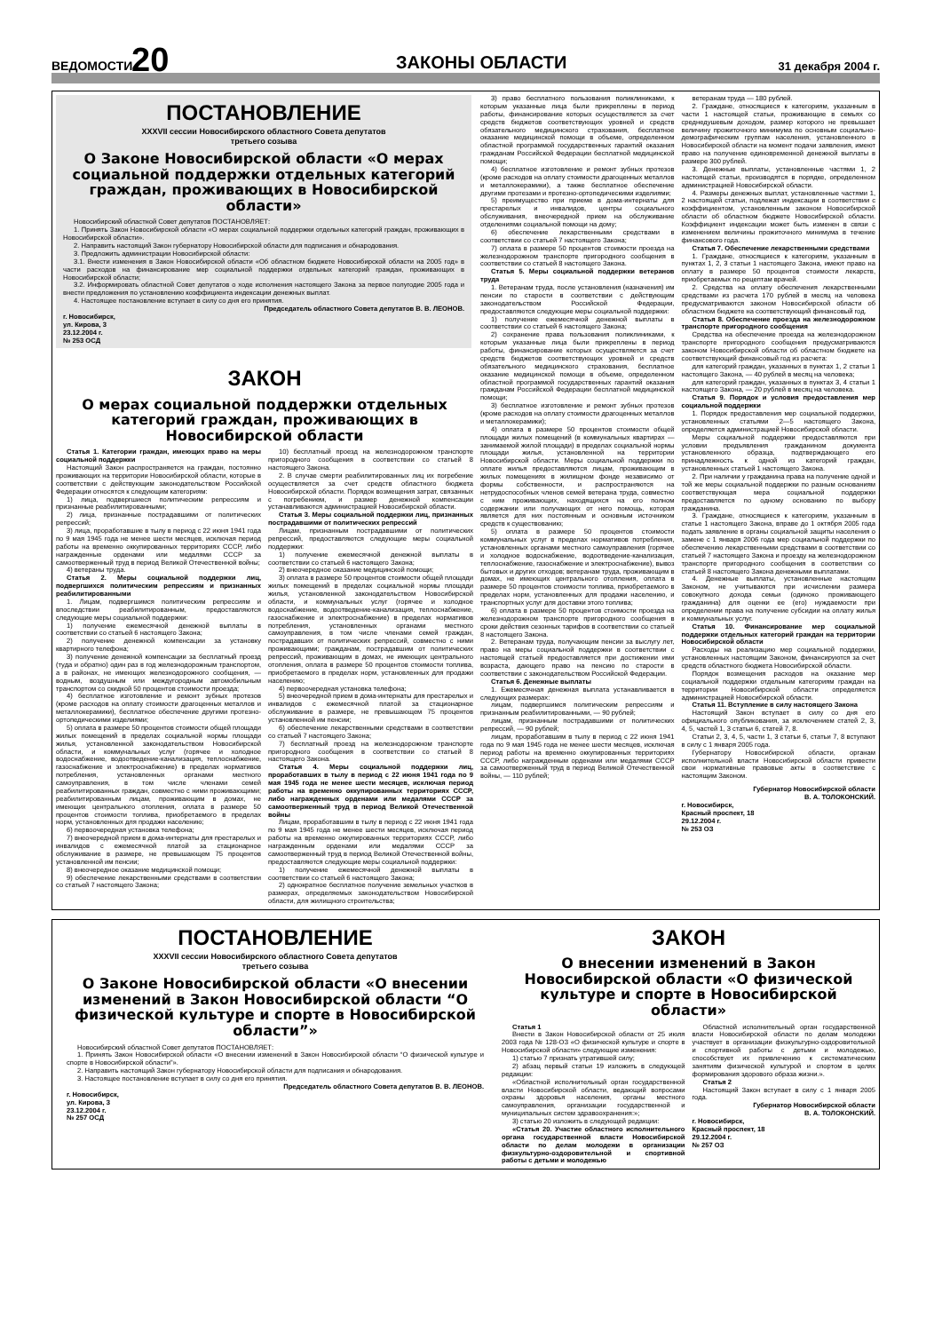ВЕДОМОСТИ 20 ЗАКОНЫ ОБЛАСТИ 31 декабря 2004 г.
ПОСТАНОВЛЕНИЕ
XXXVII сессии Новосибирского областного Совета депутатов
третьего созыва
О Законе Новосибирской области «О мерах социальной поддержки отдельных категорий граждан, проживающих в Новосибирской области»
Новосибирский областной Совет депутатов ПОСТАНОВЛЯЕТ:
1. Принять Закон Новосибирской области «О мерах социальной поддержки отдельных категорий граждан, проживающих в Новосибирской области».
2. Направить настоящий Закон губернатору Новосибирской области для подписания и обнародования.
3. Предложить администрации Новосибирской области:
3.1. Внести изменения в Закон Новосибирской области «Об областном бюджете Новосибирской области на 2005 год» в части расходов на финансирование мер социальной поддержки отдельных категорий граждан, проживающих в Новосибирской области;
3.2. Информировать областной Совет депутатов о ходе исполнения настоящего Закона за первое полугодие 2005 года и внести предложения по установлению коэффициента индексации денежных выплат.
4. Настоящее постановление вступает в силу со дня его принятия.
Председатель областного Совета депутатов В. В. ЛЕОНОВ.
г. Новосибирск,
ул. Кирова, 3
23.12.2004 г.
№ 253 ОСД
ЗАКОН
О мерах социальной поддержки отдельных категорий граждан, проживающих в Новосибирской области
Статья 1. Категории граждан, имеющих право на меры социальной поддержки
Настоящий Закон распространяется на граждан, постоянно проживающих на территории Новосибирской области, которые в соответствии с действующим законодательством Российской Федерации относятся к следующим категориям:
1) лица, подвергшиеся политическим репрессиям и признанные реабилитированными;
2) лица, признанные пострадавшими от политических репрессий;
3) лица, проработавшие в тылу в период с 22 июня 1941 года по 9 мая 1945 года не менее шести месяцев, исключая период работы на временно оккупированных территориях СССР, либо награжденные орденами или медалями СССР за самоотверженный труд в период Великой Отечественной войны;
4) ветераны труда.
Статья 2. Меры социальной поддержки лиц, подвергшихся политическим репрессиям и признанных реабилитированными
1. Лицам, подвергшимся политическим репрессиям и впоследствии реабилитированным, предоставляются следующие меры социальной поддержки:
1) получение ежемесячной денежной выплаты в соответствии со статьей 6 настоящего Закона;
2) получение денежной компенсации за установку квартирного телефона;
3) получение денежной компенсации за бесплатный проезд (туда и обратно) один раз в год железнодорожным транспортом, а в районах, не имеющих железнодорожного сообщения, — водным, воздушным или междугородным автомобильным транспортом со скидкой 50 процентов стоимости проезда;
4) бесплатное изготовление и ремонт зубных протезов (кроме расходов на оплату стоимости драгоценных металлов и металлокерамики), бесплатное обеспечение другими протезно-ортопедическими изделиями;
5) оплата в размере 50 процентов стоимости общей площади жилых помещений в пределах социальной нормы площади жилья, установленной законодательством Новосибирской области, и коммунальных услуг (горячее и холодное водоснабжение, водоотведение-канализация, теплоснабжение, газоснабжение и электроснабжение) в пределах нормативов потребления, установленных органами местного самоуправления, в том числе членами семей реабилитированных граждан, совместно с ними проживающими; реабилитированным лицам, проживающим в домах, не имеющих центрального отопления, оплата в размере 50 процентов стоимости топлива, приобретаемого в пределах норм, установленных для продажи населению;
6) первоочередная установка телефона;
7) внеочередной прием в дома-интернаты для престарелых и инвалидов с ежемесячной платой за стационарное обслуживание в размере, не превышающем 75 процентов установленной им пенсии;
8) внеочередное оказание медицинской помощи;
9) обеспечение лекарственными средствами в соответствии со статьей 7 настоящего Закона;
10) бесплатный проезд на железнодорожном транспорте пригородного сообщения в соответствии со статьей 8 настоящего Закона.
2. В случае смерти реабилитированных лиц их погребение осуществляется за счет средств областного бюджета Новосибирской области. Порядок возмещения затрат, связанных с погребением, и размер денежной компенсации устанавливаются администрацией Новосибирской области.
Статья 3. Меры социальной поддержки лиц, признанных пострадавшими от политических репрессий
Лицам, признанным пострадавшими от политических репрессий, предоставляются следующие меры социальной поддержки:
1) получение ежемесячной денежной выплаты в соответствии со статьей 6 настоящего Закона;
2) внеочередное оказание медицинской помощи;
3) оплата в размере 50 процентов стоимости общей площади жилых помещений в пределах социальной нормы площади жилья, установленной законодательством Новосибирской области, и коммунальных услуг (горячее и холодное водоснабжение, водоотведение-канализация, теплоснабжение, газоснабжение и электроснабжение) в пределах нормативов потребления, установленных органами местного самоуправления, в том числе членами семей граждан, пострадавших от политических репрессий, совместно с ними проживающими; гражданам, пострадавшим от политических репрессий, проживающим в домах, не имеющих центрального отопления, оплата в размере 50 процентов стоимости топлива, приобретаемого в пределах норм, установленных для продажи населению;
4) первоочередная установка телефона;
5) внеочередной прием в дома-интернаты для престарелых и инвалидов с ежемесячной платой за стационарное обслуживание в размере, не превышающем 75 процентов установленной им пенсии;
6) обеспечение лекарственными средствами в соответствии со статьей 7 настоящего Закона;
7) бесплатный проезд на железнодорожном транспорте пригородного сообщения в соответствии со статьей 8 настоящего Закона.
Статья 4. Меры социальной поддержки лиц, проработавших в тылу в период с 22 июня 1941 года по 9 мая 1945 года не менее шести месяцев, исключая период работы на временно оккупированных территориях СССР, либо награжденных орденами или медалями СССР за самоотверженный труд в период Великой Отечественной войны
Лицам, проработавшим в тылу в период с 22 июня 1941 года по 9 мая 1945 года не менее шести месяцев, исключая период работы на временно оккупированных территориях СССР, либо награжденным орденами или медалями СССР за самоотверженный труд в период Великой Отечественной войны, предоставляются следующие меры социальной поддержки:
1) получение ежемесячной денежной выплаты в соответствии со статьей 6 настоящего Закона;
2) однократное бесплатное получение земельных участков в размерах, определяемых законодательством Новосибирской области, для жилищного строительства;
3) право бесплатного пользования поликлиниками, к которым указанные лица были прикреплены в период работы, финансирование которых осуществляется за счет средств бюджетов соответствующих уровней и средств обязательного медицинского страхования, бесплатное оказание медицинской помощи в объеме, определенном областной программой государственных гарантий оказания гражданам Российской Федерации бесплатной медицинской помощи;
4) бесплатное изготовление и ремонт зубных протезов (кроме расходов на оплату стоимости драгоценных металлов и металлокерамики), а также бесплатное обеспечение другими протезами и протезно-ортопедическими изделиями;
5) преимущество при приеме в дома-интернаты для престарелых и инвалидов, центры социального обслуживания, внеочередной прием на обслуживание отделениями социальной помощи на дому;
6) обеспечение лекарственными средствами в соответствии со статьей 7 настоящего Закона;
7) оплата в размере 50 процентов стоимости проезда на железнодорожном транспорте пригородного сообщения в соответствии со статьей 8 настоящего Закона.
Статья 5. Меры социальной поддержки ветеранов труда
1. Ветеранам труда, после установления (назначения) им пенсии по старости в соответствии с действующим законодательством Российской Федерации, предоставляются следующие меры социальной поддержки:
1) получение ежемесячной денежной выплаты в соответствии со статьей 6 настоящего Закона;
2) сохранение права пользования поликлиниками, к которым указанные лица были прикреплены в период работы, финансирование которых осуществляется за счет средств бюджетов соответствующих уровней и средств обязательного медицинского страхования, бесплатное оказание медицинской помощи в объеме, определенном областной программой государственных гарантий оказания гражданам Российской Федерации бесплатной медицинской помощи;
3) бесплатное изготовление и ремонт зубных протезов (кроме расходов на оплату стоимости драгоценных металлов и металлокерамики);
4) оплата в размере 50 процентов стоимости общей площади жилых помещений (в коммунальных квартирах — занимаемой жилой площади) в пределах социальной нормы площади жилья, установленной на территории Новосибирской области. Меры социальной поддержки по оплате жилья предоставляются лицам, проживающим в жилых помещениях в жилищном фонде независимо от формы собственности, и распространяются на нетрудоспособных членов семей ветерана труда, совместно с ним проживающих, находящихся на его полном содержании или получающих от него помощь, которая является для них постоянным и основным источником средств к существованию;
5) оплата в размере 50 процентов стоимости коммунальных услуг в пределах нормативов потребления, установленных органами местного самоуправления (горячее и холодное водоснабжение, водоотведение-канализация, теплоснабжение, газоснабжение и электроснабжение), вывоз бытовых и других отходов; ветеранам труда, проживающим в домах, не имеющих центрального отопления, оплата в размере 50 процентов стоимости топлива, приобретаемого в пределах норм, установленных для продажи населению, и транспортных услуг для доставки этого топлива;
6) оплата в размере 50 процентов стоимости проезда на железнодорожном транспорте пригородного сообщения в сроки действия сезонных тарифов в соответствии со статьей 8 настоящего Закона.
2. Ветеранам труда, получающим пенсии за выслугу лет, право на меры социальной поддержки в соответствии с настоящей статьей предоставляется при достижении ими возраста, дающего право на пенсию по старости в соответствии с законодательством Российской Федерации.
Статья 6. Денежные выплаты
1. Ежемесячная денежная выплата устанавливается в следующих размерах:
лицам, подвергшимся политическим репрессиям и признанным реабилитированными, — 90 рублей;
лицам, признанным пострадавшими от политических репрессий, — 90 рублей;
лицам, проработавшим в тылу в период с 22 июня 1941 года по 9 мая 1945 года не менее шести месяцев, исключая период работы на временно оккупированных территориях СССР, либо награжденным орденами или медалями СССР за самоотверженный труд в период Великой Отечественной войны, — 110 рублей;
ветеранам труда — 180 рублей.
2. Граждане, относящиеся к категориям, указанным в части 1 настоящей статьи, проживающие в семьях со среднедушевым доходом, размер которого не превышает величину прожиточного минимума по основным социально-демографическим группам населения, установленного в Новосибирской области на момент подачи заявления, имеют право на получение единовременной денежной выплаты в размере 300 рублей.
3. Денежные выплаты, установленные частями 1, 2 настоящей статьи, производятся в порядке, определенном администрацией Новосибирской области.
4. Размеры денежных выплат, установленные частями 1, 2 настоящей статьи, подлежат индексации в соответствии с коэффициентом, установленным законом Новосибирской области об областном бюджете Новосибирской области. Коэффициент индексации может быть изменен в связи с изменением величины прожиточного минимума в течение финансового года.
Статья 7. Обеспечение лекарственными средствами
1. Граждане, относящиеся к категориям, указанным в пунктах 1, 2, 3 статьи 1 настоящего Закона, имеют право на оплату в размере 50 процентов стоимости лекарств, приобретаемых по рецептам врачей.
2. Средства на оплату обеспечения лекарственными средствами из расчета 170 рублей в месяц на человека предусматриваются законом Новосибирской области об областном бюджете на соответствующий финансовый год.
Статья 8. Обеспечение проезда на железнодорожном транспорте пригородного сообщения
Средства на обеспечение проезда на железнодорожном транспорте пригородного сообщения предусматриваются законом Новосибирской области об областном бюджете на соответствующий финансовый год из расчета:
для категорий граждан, указанных в пунктах 1, 2 статьи 1 настоящего Закона, — 40 рублей в месяц на человека;
для категорий граждан, указанных в пунктах 3, 4 статьи 1 настоящего Закона, — 20 рублей в месяц на человека.
Статья 9. Порядок и условия предоставления мер социальной поддержки
1. Порядок предоставления мер социальной поддержки, установленных статьями 2—5 настоящего Закона, определяется администрацией Новосибирской области.
Меры социальной поддержки предоставляются при условии предъявления гражданином документа установленного образца, подтверждающего его принадлежность к одной из категорий граждан, установленных статьей 1 настоящего Закона.
2. При наличии у гражданина права на получение одной и той же меры социальной поддержки по разным основаниям соответствующая мера социальной поддержки предоставляется по одному основанию по выбору гражданина.
3. Граждане, относящиеся к категориям, указанным в статье 1 настоящего Закона, вправе до 1 октября 2005 года подать заявление в органы социальной защиты населения о замене с 1 января 2006 года мер социальной поддержки по обеспечению лекарственными средствами в соответствии со статьей 7 настоящего Закона и проезду на железнодорожном транспорте пригородного сообщения в соответствии со статьей 8 настоящего Закона денежными выплатами.
4. Денежные выплаты, установленные настоящим Законом, не учитываются при исчислении размера совокупного дохода семьи (одиноко проживающего гражданина) для оценки ее (его) нуждаемости при определении права на получение субсидии на оплату жилья и коммунальных услуг.
Статья 10. Финансирование мер социальной поддержки отдельных категорий граждан на территории Новосибирской области
Расходы на реализацию мер социальной поддержки, установленных настоящим Законом, финансируются за счет средств областного бюджета Новосибирской области.
Порядок возмещения расходов на оказание мер социальной поддержки отдельным категориям граждан на территории Новосибирской области определяется администрацией Новосибирской области.
Статья 11. Вступление в силу настоящего Закона
Настоящий Закон вступает в силу со дня его официального опубликования, за исключением статей 2, 3, 4, 5, частей 1, 3 статьи 6, статей 7, 8.
Статьи 2, 3, 4, 5, части 1, 3 статьи 6, статьи 7, 8 вступают в силу с 1 января 2005 года.
Губернатору Новосибирской области, органам исполнительной власти Новосибирской области привести свои нормативные правовые акты в соответствие с настоящим Законом.
Губернатор Новосибирской области
В. А. ТОЛОКОНСКИЙ.
г. Новосибирск,
Красный проспект, 18
29.12.2004 г.
№ 253 ОЗ
ПОСТАНОВЛЕНИЕ
XXXVII сессии Новосибирского областного Совета депутатов
третьего созыва
О Законе Новосибирской области «О внесении изменений в Закон Новосибирской области “О физической культуре и спорте в Новосибирской области”»
Новосибирский областной Совет депутатов ПОСТАНОВЛЯЕТ:
1. Принять Закон Новосибирской области «О внесении изменений в Закон Новосибирской области “О физической культуре и спорте в Новосибирской области”».
2. Направить настоящий Закон губернатору Новосибирской области для подписания и обнародования.
3. Настоящее постановление вступает в силу со дня его принятия.
Председатель областного Совета депутатов В. В. ЛЕОНОВ.
г. Новосибирск,
ул. Кирова, 3
23.12.2004 г.
№ 257 ОСД
ЗАКОН
О внесении изменений в Закон Новосибирской области «О физической культуре и спорте в Новосибирской области»
Статья 1
Внести в Закон Новосибирской области от 25 июля 2003 года № 128-ОЗ «О физической культуре и спорте в Новосибирской области» следующие изменения:
1) статью 7 признать утратившей силу;
2) абзац первый статьи 19 изложить в следующей редакции:
«Областной исполнительный орган государственной власти Новосибирской области, ведающий вопросами охраны здоровья населения, органы местного самоуправления, организации государственной и муниципальных систем здравоохранения:»;
3) статью 20 изложить в следующей редакции:
«Статья 20. Участие областного исполнительного органа государственной власти Новосибирской области по делам молодежи в организации физкультурно-оздоровительной и спортивной работы с детьми и молодежью
Областной исполнительный орган государственной власти Новосибирской области по делам молодежи участвует в организации физкультурно-оздоровительной и спортивной работы с детьми и молодежью, способствует их привлечению к систематическим занятиям физической культурой и спортом в целях формирования здорового образа жизни.».
Статья 2
Настоящий Закон вступает в силу с 1 января 2005 года.
Губернатор Новосибирской области
В. А. ТОЛОКОНСКИЙ.
г. Новосибирск,
Красный проспект, 18
29.12.2004 г.
№ 257 ОЗ